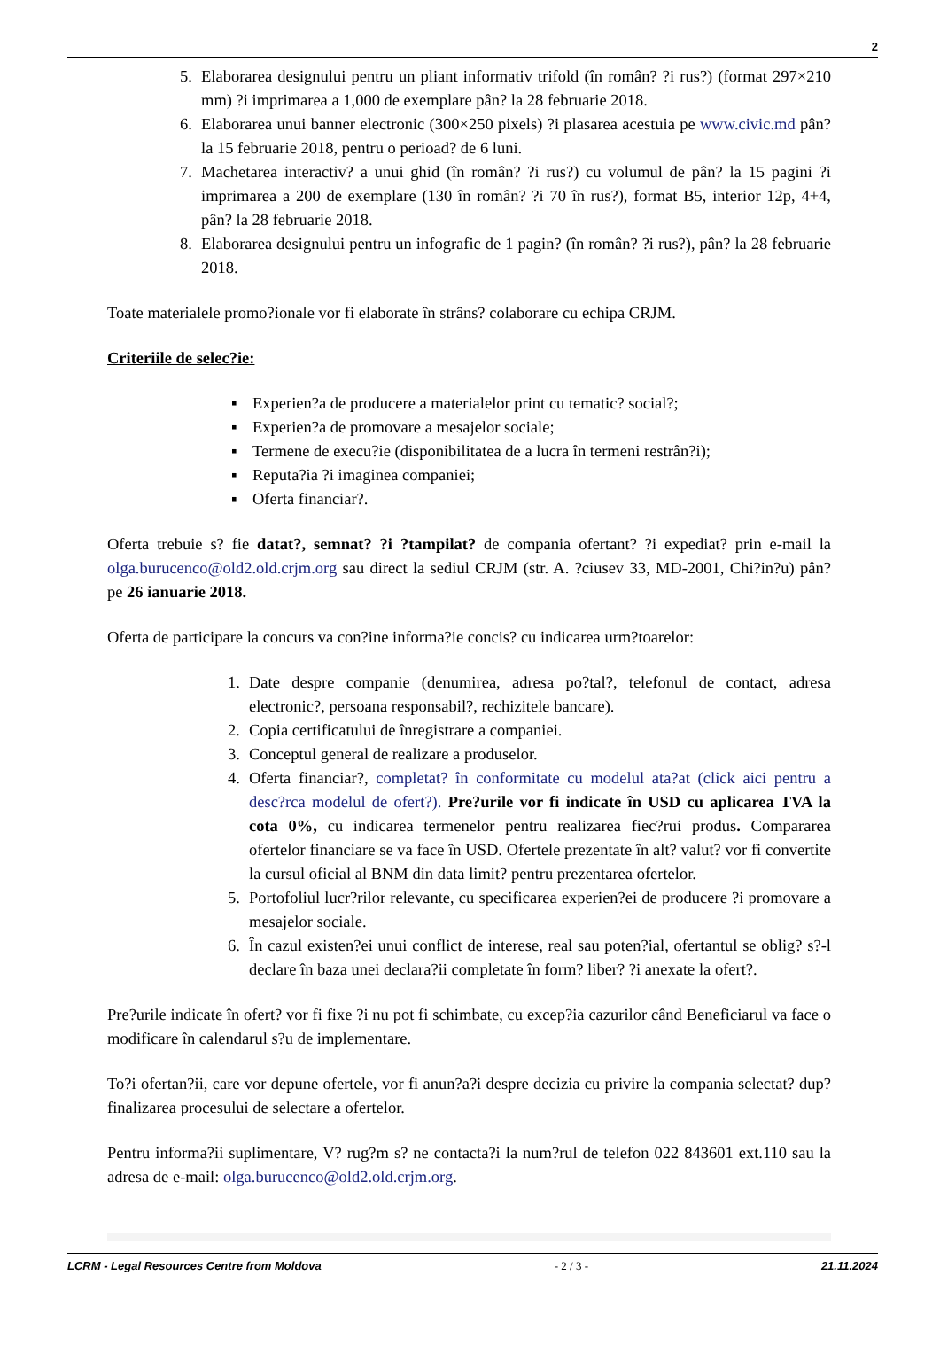2
5. Elaborarea designului pentru un pliant informativ trifold (în român? ?i rus?) (format 297×210 mm) ?i imprimarea a 1,000 de exemplare pân? la 28 februarie 2018.
6. Elaborarea unui banner electronic (300×250 pixels) ?i plasarea acestuia pe www.civic.md pân? la 15 februarie 2018, pentru o perioad? de 6 luni.
7. Machetarea interactiv? a unui ghid (în român? ?i rus?) cu volumul de pân? la 15 pagini ?i imprimarea a 200 de exemplare (130 în român? ?i 70 în rus?), format B5, interior 12p, 4+4, pân? la 28 februarie 2018.
8. Elaborarea designului pentru un infografic de 1 pagin? (în român? ?i rus?), pân? la 28 februarie 2018.
Toate materialele promo?ionale vor fi elaborate în strâns? colaborare cu echipa CRJM.
Criteriile de selec?ie:
▪ Experien?a de producere a materialelor print cu tematic? social?;
▪ Experien?a de promovare a mesajelor sociale;
▪ Termene de execu?ie (disponibilitatea de a lucra în termeni restrân?i);
▪ Reputa?ia ?i imaginea companiei;
▪ Oferta financiar?.
Oferta trebuie s? fie datat?, semnat? ?i ?tampilat? de compania ofertant? ?i expediat? prin e-mail la olga.burucenco@old2.old.crjm.org sau direct la sediul CRJM (str. A. ?ciusev 33, MD-2001, Chi?in?u) pân? pe 26 ianuarie 2018.
Oferta de participare la concurs va con?ine informa?ie concis? cu indicarea urm?toarelor:
1. Date despre companie (denumirea, adresa po?tal?, telefonul de contact, adresa electronic?, persoana responsabil?, rechizitele bancare).
2. Copia certificatului de înregistrare a companiei.
3. Conceptul general de realizare a produselor.
4. Oferta financiar?, completat? în conformitate cu modelul ata?at (click aici pentru a desc?rca modelul de ofert?). Pre?urile vor fi indicate în USD cu aplicarea TVA la cota 0%, cu indicarea termenelor pentru realizarea fiec?rui produs. Compararea ofertelor financiare se va face în USD. Ofertele prezentate în alt? valut? vor fi convertite la cursul oficial al BNM din data limit? pentru prezentarea ofertelor.
5. Portofoliul lucr?rilor relevante, cu specificarea experien?ei de producere ?i promovare a mesajelor sociale.
6. În cazul existen?ei unui conflict de interese, real sau poten?ial, ofertantul se oblig? s?-l declare în baza unei declara?ii completate în form? liber? ?i anexate la ofert?.
Pre?urile indicate în ofert? vor fi fixe ?i nu pot fi schimbate, cu excep?ia cazurilor când Beneficiarul va face o modificare în calendarul s?u de implementare.
To?i ofertan?ii, care vor depune ofertele, vor fi anun?a?i despre decizia cu privire la compania selectat? dup? finalizarea procesului de selectare a ofertelor.
Pentru informa?ii suplimentare, V? rug?m s? ne contacta?i la num?rul de telefon 022 843601 ext.110 sau la adresa de e-mail: olga.burucenco@old2.old.crjm.org.
LCRM - Legal Resources Centre from Moldova - 2 / 3 - 21.11.2024